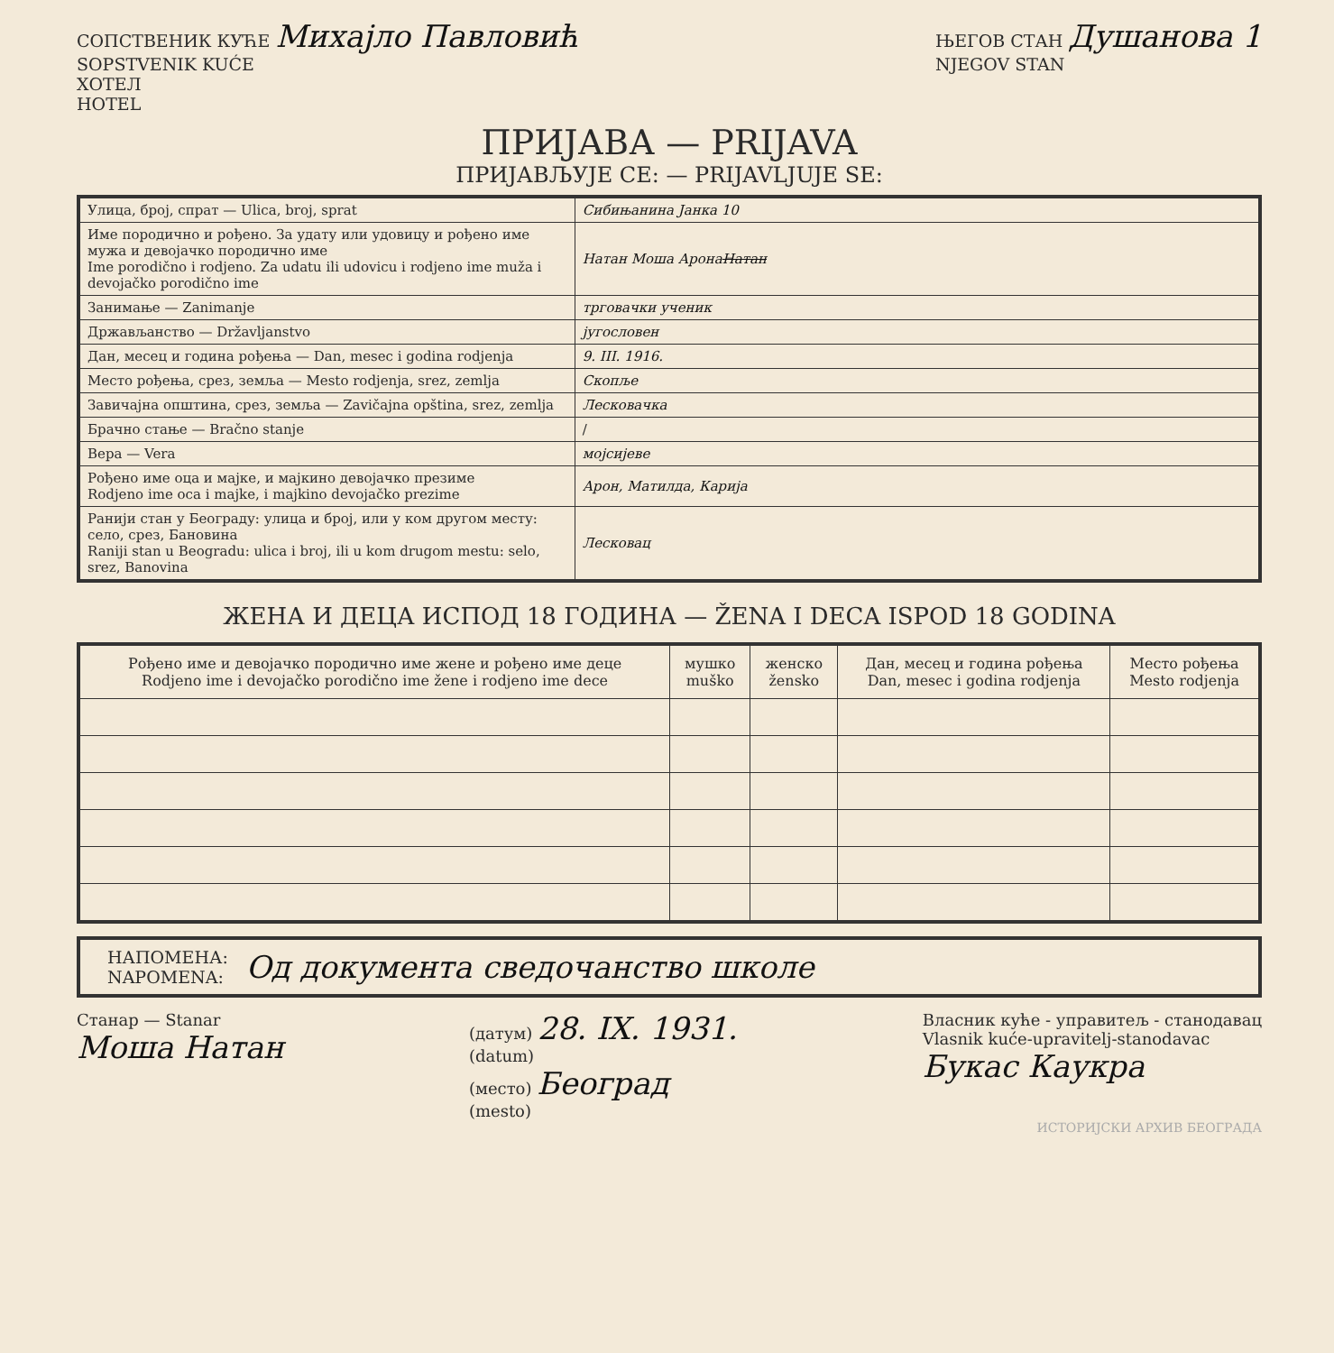СОПСТВЕНИК КУЋЕ Михајло Павловић
SOPSTVENIK KUĆE
ХОТЕЛ
HOTEL
ЊЕГОВ СТАН Душанова 1
NJEGOV STAN
ПРИЈАВА — PRIJAVA
ПРИЈАВЉУЈЕ СЕ: — PRIJAVLJUJE SE:
| Улица, број, спрат — Ulica, broj, sprat | Сибињанина Јанка 10 |
| Име породично и рођено. За удату или удовицу и рођено име мужа и девојачко породично име Ime porodično i rodjeno. Za udatu ili udovicu i rodjeno ime muža i devojačko porodično ime | Натан Моша Аронa Натан |
| Занимање — Zanimanje | трговачки ученик |
| Држављанство — Državljanstvo | југословен |
| Дан, месец и година рођења — Dan, mesec i godina rodjenja | 9. III. 1916. |
| Место рођења, срез, земља — Mesto rodjenja, srez, zemlja | Скопље |
| Завичајна општина, срез, земља — Zavičajna opština, srez, zemlja | Лесковачка |
| Брачно стање — Bračno stanje | / |
| Вера — Vera | мојсијеве |
| Рођено име оца и мајке, и мајкино девојачко презиме Rodjeno ime oca i majke, i majkino devojačko prezime | Арон, Матилда, Карија |
| Ранији стан у Београду: улица и број, или у ком другом месту: село, срез, Бановина Raniji stan u Beogradu: ulica i broj, ili u kom drugom mestu: selo, srez, Banovina | Лесковац |
ЖЕНА И ДЕЦА ИСПОД 18 ГОДИНА — ŽENA I DECA ISPOD 18 GODINA
| Рођено име и девојачко породично име жене и рођено име деце Rodjeno ime i devojačko porodično ime žene i rodjeno ime dece | мушко muško | женско žensko | Дан, месец и година рођења Dan, mesec i godina rodjenja | Место рођења Mesto rodjenja |
| --- | --- | --- | --- | --- |
НАПОМЕНА:
NAPOMENA:
Од документа сведочанство школе
Станар — Stanar
Моша Натан
(датум) 28. IX. 1931.
(datum)
(место) Београд
(mesto)
Власник куће - управитељ - станодавац
Vlasnik kuće-upravitelj-stanodavac
Букас Каукра
ИСТОРИЈСКИ АРХИВ БЕОГРАДА